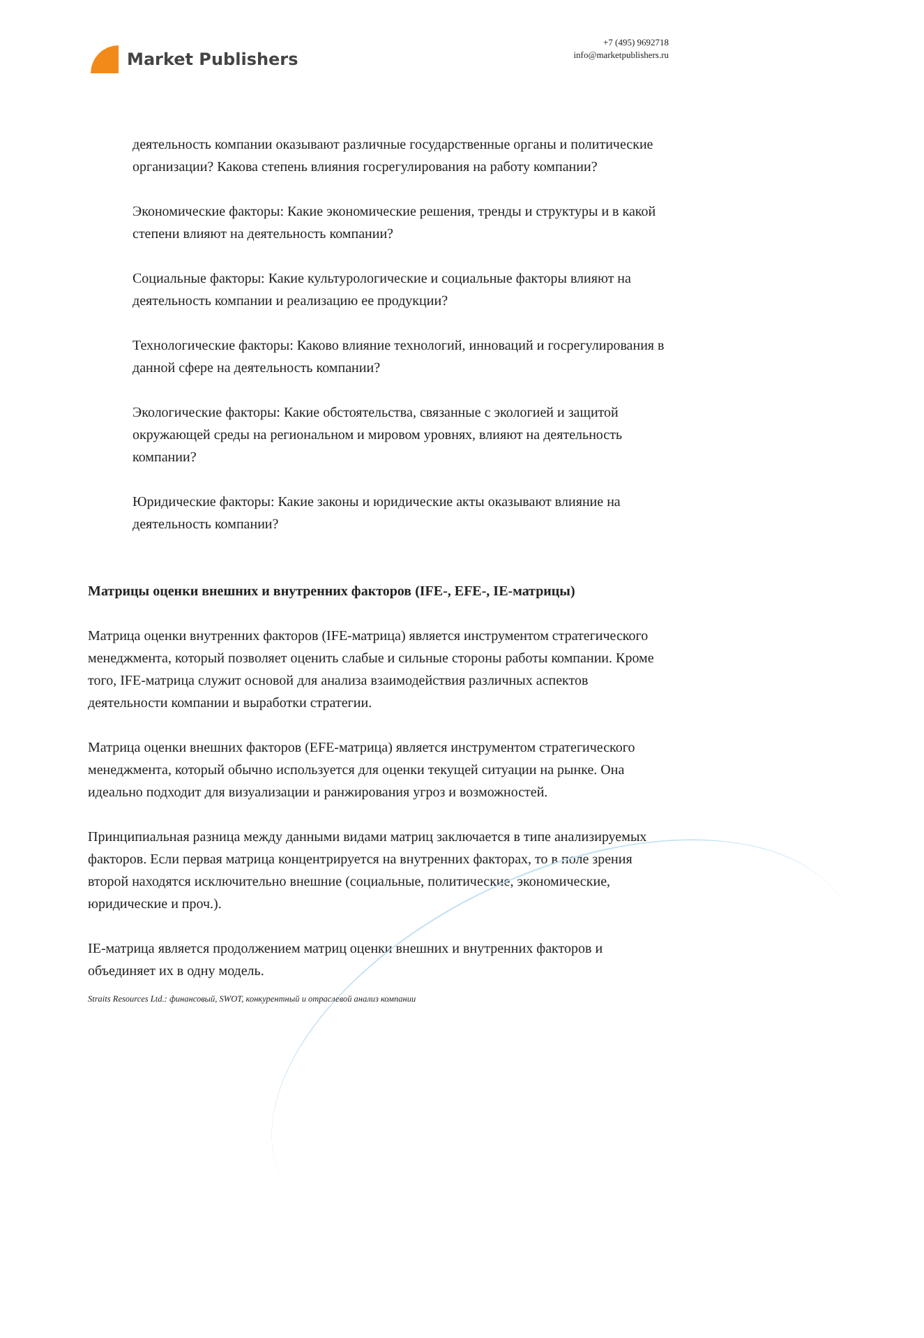Market Publishers
+7 (495) 9692718
info@marketpublishers.ru
деятельность компании оказывают различные государственные органы и политические организации? Какова степень влияния госрегулирования на работу компании?
Экономические факторы: Какие экономические решения, тренды и структуры и в какой степени влияют на деятельность компании?
Социальные факторы: Какие культурологические и социальные факторы влияют на деятельность компании и реализацию ее продукции?
Технологические факторы: Каково влияние технологий, инноваций и госрегулирования в данной сфере на деятельность компании?
Экологические факторы: Какие обстоятельства, связанные с экологией и защитой окружающей среды на региональном и мировом уровнях, влияют на деятельность компании?
Юридические факторы: Какие законы и юридические акты оказывают влияние на деятельность компании?
Матрицы оценки внешних и внутренних факторов (IFE-, EFE-, IE-матрицы)
Матрица оценки внутренних факторов (IFE-матрица) является инструментом стратегического менеджмента, который позволяет оценить слабые и сильные стороны работы компании. Кроме того, IFE-матрица служит основой для анализа взаимодействия различных аспектов деятельности компании и выработки стратегии.
Матрица оценки внешних факторов (EFE-матрица) является инструментом стратегического менеджмента, который обычно используется для оценки текущей ситуации на рынке. Она идеально подходит для визуализации и ранжирования угроз и возможностей.
Принципиальная разница между данными видами матриц заключается в типе анализируемых факторов. Если первая матрица концентрируется на внутренних факторах, то в поле зрения второй находятся исключительно внешние (социальные, политические, экономические, юридические и проч.).
IE-матрица является продолжением матриц оценки внешних и внутренних факторов и объединяет их в одну модель.
Straits Resources Ltd.: финансовый, SWOT, конкурентный и отраслевой анализ компании